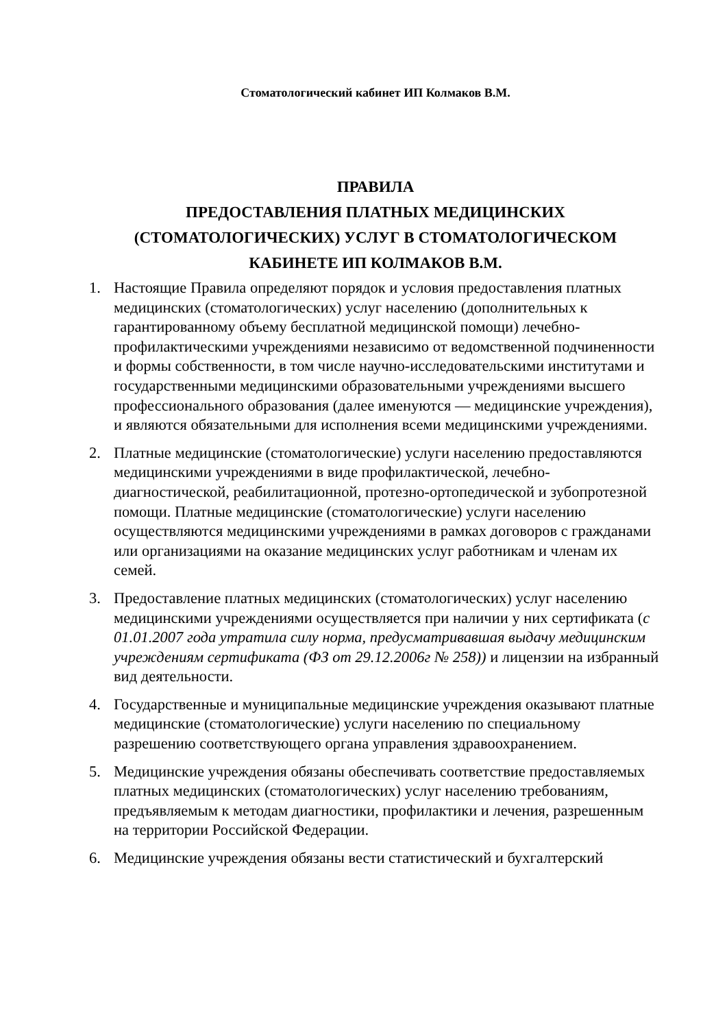Стоматологический кабинет ИП Колмаков В.М.
ПРАВИЛА
ПРЕДОСТАВЛЕНИЯ ПЛАТНЫХ МЕДИЦИНСКИХ
(СТОМАТОЛОГИЧЕСКИХ) УСЛУГ В СТОМАТОЛОГИЧЕСКОМ
КАБИНЕТЕ ИП КОЛМАКОВ В.М.
1. Настоящие Правила определяют порядок и условия предоставления платных медицинских (стоматологических) услуг населению (дополнительных к гарантированному объему бесплатной медицинской помощи) лечебно-профилактическими учреждениями независимо от ведомственной подчиненности и формы собственности, в том числе научно-исследовательскими институтами и государственными медицинскими образовательными учреждениями высшего профессионального образования (далее именуются — медицинские учреждения), и являются обязательными для исполнения всеми медицинскими учреждениями.
2. Платные медицинские (стоматологические) услуги населению предоставляются медицинскими учреждениями в виде профилактической, лечебно-диагностической, реабилитационной, протезно-ортопедической и зубопротезной помощи. Платные медицинские (стоматологические) услуги населению осуществляются медицинскими учреждениями в рамках договоров с гражданами или организациями на оказание медицинских услуг работникам и членам их семей.
3. Предоставление платных медицинских (стоматологических) услуг населению медицинскими учреждениями осуществляется при наличии у них сертификата (с 01.01.2007 года утратила силу норма, предусматривавшая выдачу медицинским учреждениям сертификата (ФЗ от 29.12.2006г № 258)) и лицензии на избранный вид деятельности.
4. Государственные и муниципальные медицинские учреждения оказывают платные медицинские (стоматологические) услуги населению по специальному разрешению соответствующего органа управления здравоохранением.
5. Медицинские учреждения обязаны обеспечивать соответствие предоставляемых платных медицинских (стоматологических) услуг населению требованиям, предъявляемым к методам диагностики, профилактики и лечения, разрешенным на территории Российской Федерации.
6. Медицинские учреждения обязаны вести статистический и бухгалтерский